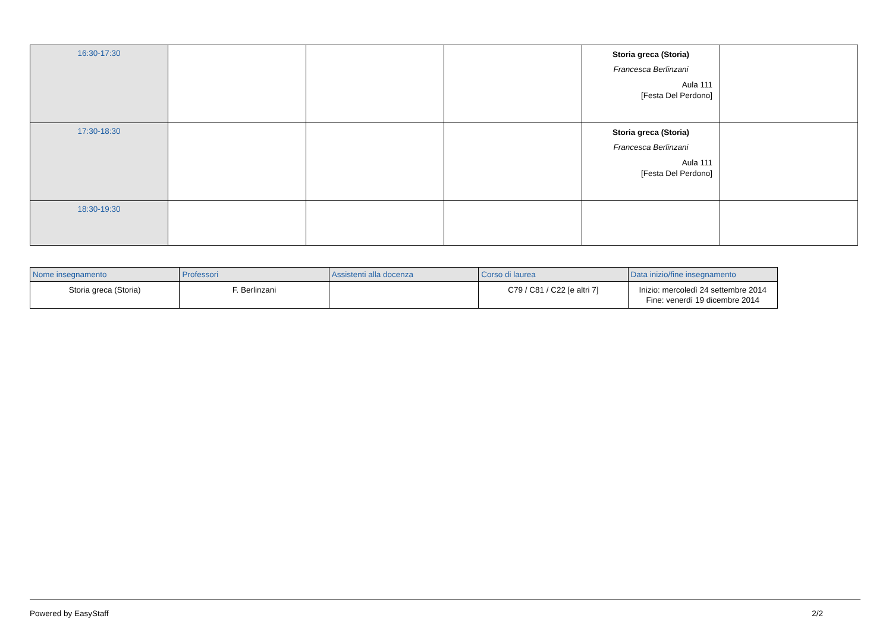| 16:30-17:30 | | | | Storia greca (Storia) Francesca Berlinzani Aula 111 [Festa Del Perdono] | |
| 17:30-18:30 | | | | Storia greca (Storia) Francesca Berlinzani Aula 111 [Festa Del Perdono] | |
| 18:30-19:30 | | | | | |
| Nome insegnamento | Professori | Assistenti alla docenza | Corso di laurea | Data inizio/fine insegnamento |
| --- | --- | --- | --- | --- |
| Storia greca (Storia) | F. Berlinzani | | C79 / C81 / C22 [e altri 7] | Inizio: mercoledì 24 settembre 2014 Fine: venerdì 19 dicembre 2014 |
Powered by EasyStaff 2/2